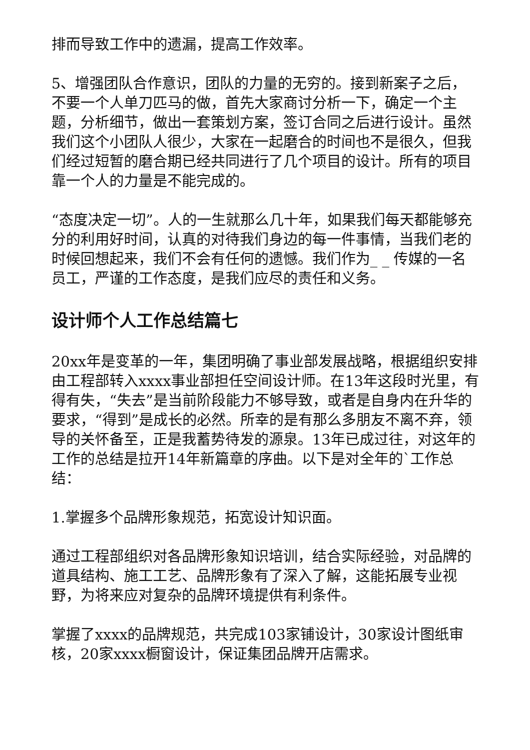排而导致工作中的遗漏，提高工作效率。
5、增强团队合作意识，团队的力量的无穷的。接到新案子之后，不要一个人单刀匹马的做，首先大家商讨分析一下，确定一个主题，分析细节，做出一套策划方案，签订合同之后进行设计。虽然我们这个小团队人很少，大家在一起磨合的时间也不是很久，但我们经过短暂的磨合期已经共同进行了几个项目的设计。所有的项目靠一个人的力量是不能完成的。
“态度决定一切”。人的一生就那么几十年，如果我们每天都能够充分的利用好时间，认真的对待我们身边的每一件事情，当我们老的时候回想起来，我们不会有任何的遗憾。我们作为_ _ 传媒的一名员工，严谨的工作态度，是我们应尽的责任和义务。
设计师个人工作总结篇七
20xx年是变革的一年，集团明确了事业部发展战略，根据组织安排由工程部转入xxxx事业部担任空间设计师。在13年这段时光里，有得有失，“失去”是当前阶段能力不够导致，或者是自身内在升华的要求，“得到”是成长的必然。所幸的是有那么多朋友不离不弃，领导的关怀备至，正是我蓄势待发的源泉。13年已成过往，对这年的工作的总结是拉开14年新篇章的序曲。以下是对全年的`工作总结：
1.掌握多个品牌形象规范，拓宽设计知识面。
通过工程部组织对各品牌形象知识培训，结合实际经验，对品牌的道具结构、施工工艺、品牌形象有了深入了解，这能拓展专业视野，为将来应对复杂的品牌环境提供有利条件。
掌握了xxxx的品牌规范，共完成103家铺设计，30家设计图纸审核，20家xxxx橱窗设计，保证集团品牌开店需求。